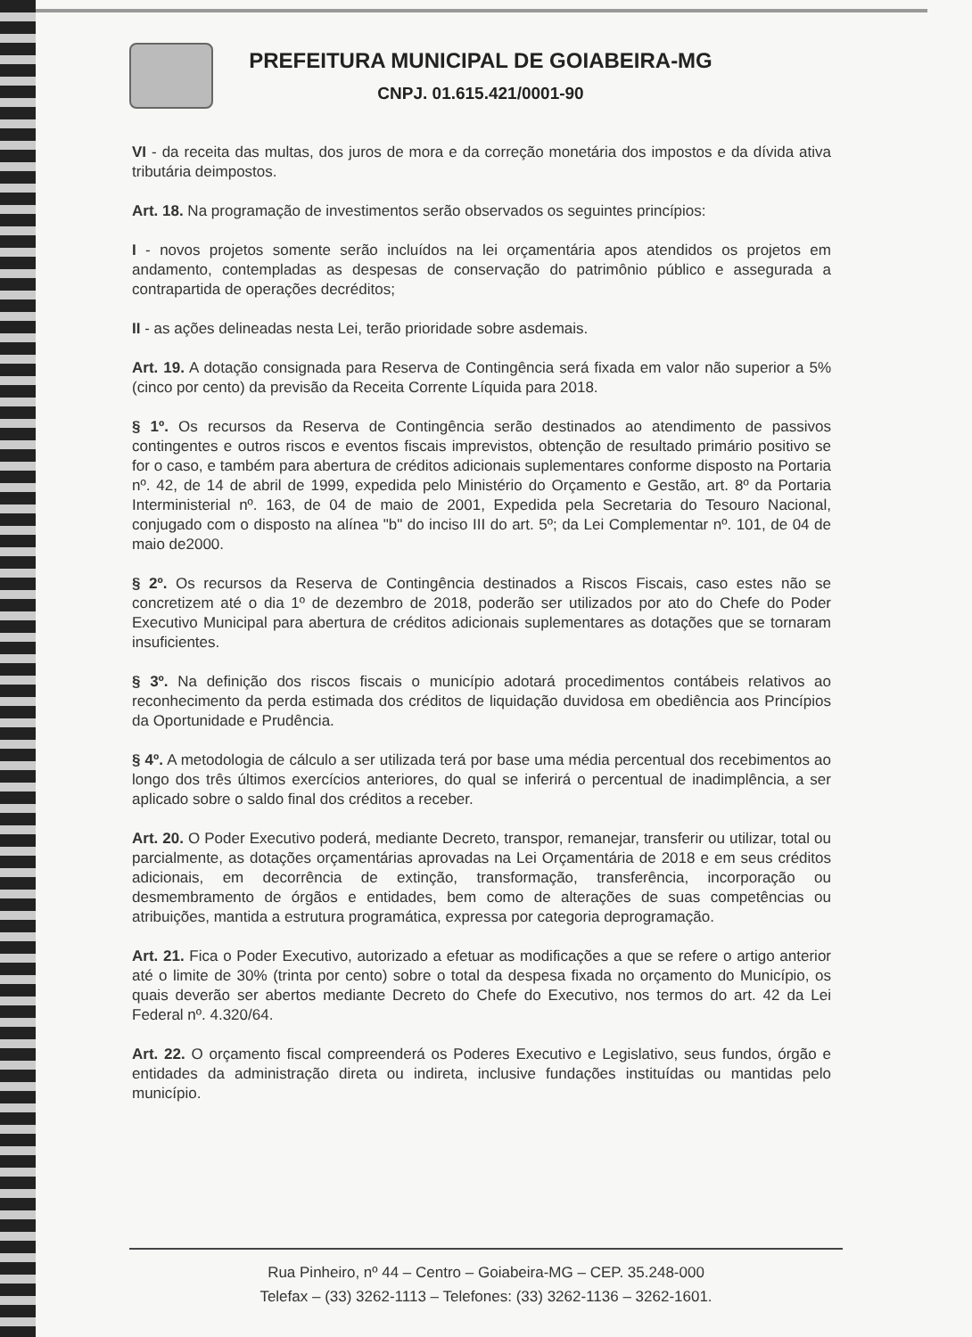PREFEITURA MUNICIPAL DE GOIABEIRA-MG
CNPJ. 01.615.421/0001-90
VI - da receita das multas, dos juros de mora e da correção monetária dos impostos e da dívida ativa tributária deimpostos.
Art. 18. Na programação de investimentos serão observados os seguintes princípios:
I - novos projetos somente serão incluídos na lei orçamentária apos atendidos os projetos em andamento, contempladas as despesas de conservação do patrimônio público e assegurada a contrapartida de operações decréditos;
II - as ações delineadas nesta Lei, terão prioridade sobre asdemais.
Art. 19. A dotação consignada para Reserva de Contingência será fixada em valor não superior a 5% (cinco por cento) da previsão da Receita Corrente Líquida para 2018.
§ 1º. Os recursos da Reserva de Contingência serão destinados ao atendimento de passivos contingentes e outros riscos e eventos fiscais imprevistos, obtenção de resultado primário positivo se for o caso, e também para abertura de créditos adicionais suplementares conforme disposto na Portaria nº. 42, de 14 de abril de 1999, expedida pelo Ministério do Orçamento e Gestão, art. 8º da Portaria Interministerial nº. 163, de 04 de maio de 2001, Expedida pela Secretaria do Tesouro Nacional, conjugado com o disposto na alínea "b" do inciso III do art. 5º; da Lei Complementar nº. 101, de 04 de maio de2000.
§ 2º. Os recursos da Reserva de Contingência destinados a Riscos Fiscais, caso estes não se concretizem até o dia 1º de dezembro de 2018, poderão ser utilizados por ato do Chefe do Poder Executivo Municipal para abertura de créditos adicionais suplementares as dotações que se tornaram insuficientes.
§ 3º. Na definição dos riscos fiscais o município adotará procedimentos contábeis relativos ao reconhecimento da perda estimada dos créditos de liquidação duvidosa em obediência aos Princípios da Oportunidade e Prudência.
§ 4º. A metodologia de cálculo a ser utilizada terá por base uma média percentual dos recebimentos ao longo dos três últimos exercícios anteriores, do qual se inferirá o percentual de inadimplência, a ser aplicado sobre o saldo final dos créditos a receber.
Art. 20. O Poder Executivo poderá, mediante Decreto, transpor, remanejar, transferir ou utilizar, total ou parcialmente, as dotações orçamentárias aprovadas na Lei Orçamentária de 2018 e em seus créditos adicionais, em decorrência de extinção, transformação, transferência, incorporação ou desmembramento de órgãos e entidades, bem como de alterações de suas competências ou atribuições, mantida a estrutura programática, expressa por categoria deprogramação.
Art. 21. Fica o Poder Executivo, autorizado a efetuar as modificações a que se refere o artigo anterior até o limite de 30% (trinta por cento) sobre o total da despesa fixada no orçamento do Município, os quais deverão ser abertos mediante Decreto do Chefe do Executivo, nos termos do art. 42 da Lei Federal nº. 4.320/64.
Art. 22. O orçamento fiscal compreenderá os Poderes Executivo e Legislativo, seus fundos, órgão e entidades da administração direta ou indireta, inclusive fundações instituídas ou mantidas pelo município.
Rua Pinheiro, nº 44 – Centro – Goiabeira-MG – CEP. 35.248-000
Telefax – (33) 3262-1113 – Telefones: (33) 3262-1136 – 3262-1601.